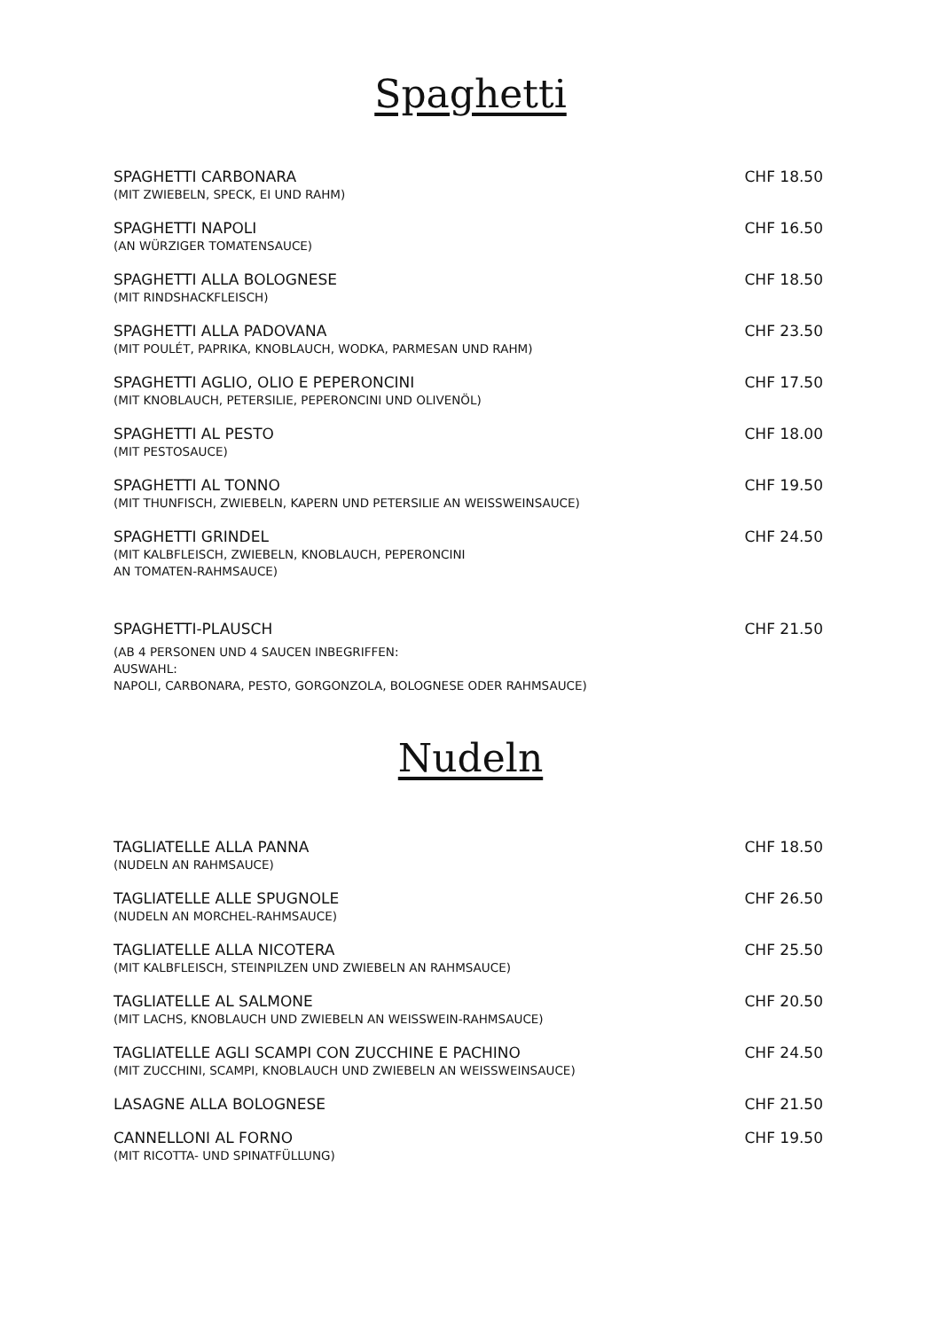Spaghetti
SPAGHETTI CARBONARA
(MIT ZWIEBELN, SPECK, EI UND RAHM)
CHF 18.50
SPAGHETTI NAPOLI
(AN WÜRZIGER TOMATENSAUCE)
CHF 16.50
SPAGHETTI ALLA BOLOGNESE
(MIT RINDSHACKFLEISCH)
CHF 18.50
SPAGHETTI ALLA PADOVANA
(MIT POULÉT, PAPRIKA, KNOBLAUCH, WODKA, PARMESAN UND RAHM)
CHF 23.50
SPAGHETTI AGLIO, OLIO E PEPERONCINI
(MIT KNOBLAUCH, PETERSILIE, PEPERONCINI UND OLIVENÖL)
CHF 17.50
SPAGHETTI AL PESTO
(MIT PESTOSAUCE)
CHF 18.00
SPAGHETTI AL TONNO
(MIT THUNFISCH, ZWIEBELN, KAPERN UND PETERSILIE AN WEISSWEINSAUCE)
CHF 19.50
SPAGHETTI GRINDEL
(MIT KALBFLEISCH, ZWIEBELN, KNOBLAUCH, PEPERONCINI
AN TOMATEN-RAHMSAUCE)
CHF 24.50
SPAGHETTI-PLAUSCH
(AB 4 PERSONEN UND 4 SAUCEN INBEGRIFFEN:
AUSWAHL:
NAPOLI, CARBONARA, PESTO, GORGONZOLA, BOLOGNESE ODER RAHMSAUCE)
CHF 21.50
Nudeln
TAGLIATELLE ALLA PANNA
(NUDELN AN RAHMSAUCE)
CHF 18.50
TAGLIATELLE ALLE SPUGNOLE
(NUDELN AN MORCHEL-RAHMSAUCE)
CHF 26.50
TAGLIATELLE ALLA NICOTERA
(MIT KALBFLEISCH, STEINPILZEN UND ZWIEBELN AN RAHMSAUCE)
CHF 25.50
TAGLIATELLE AL SALMONE
(MIT LACHS, KNOBLAUCH UND ZWIEBELN AN WEISSWEIN-RAHMSAUCE)
CHF 20.50
TAGLIATELLE AGLI SCAMPI CON ZUCCHINE E PACHINO
(MIT ZUCCHINI, SCAMPI, KNOBLAUCH UND ZWIEBELN AN WEISSWEINSAUCE)
CHF 24.50
LASAGNE ALLA BOLOGNESE
CHF 21.50
CANNELLONI AL FORNO
(MIT RICOTTA- UND SPINATFÜLLUNG)
CHF 19.50